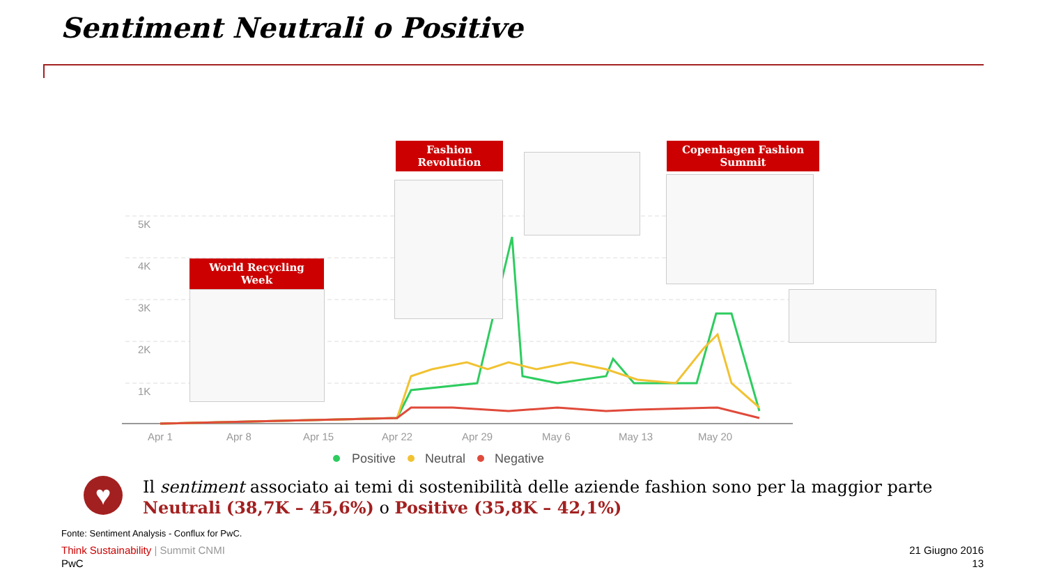Sentiment Neutrali o Positive
5K
4K
3K
2K
1K
Apr 1
Apr 8
Apr 15
Apr 22
Apr 29
May 6
May 13
May 20
Positive
Neutral
Negative
World Recycling
Week
Fashion
Revolution
Copenhagen Fashion
Summit
♥
Il sentiment associato ai temi di sostenibilità delle aziende fashion sono per la maggior parte Neutrali (38,7K – 45,6%) o Positive (35,8K – 42,1%)
Fonte: Sentiment Analysis - Conflux for PwC.
Think Sustainability | Summit CNMI
PwC
21 Giugno 2016
13